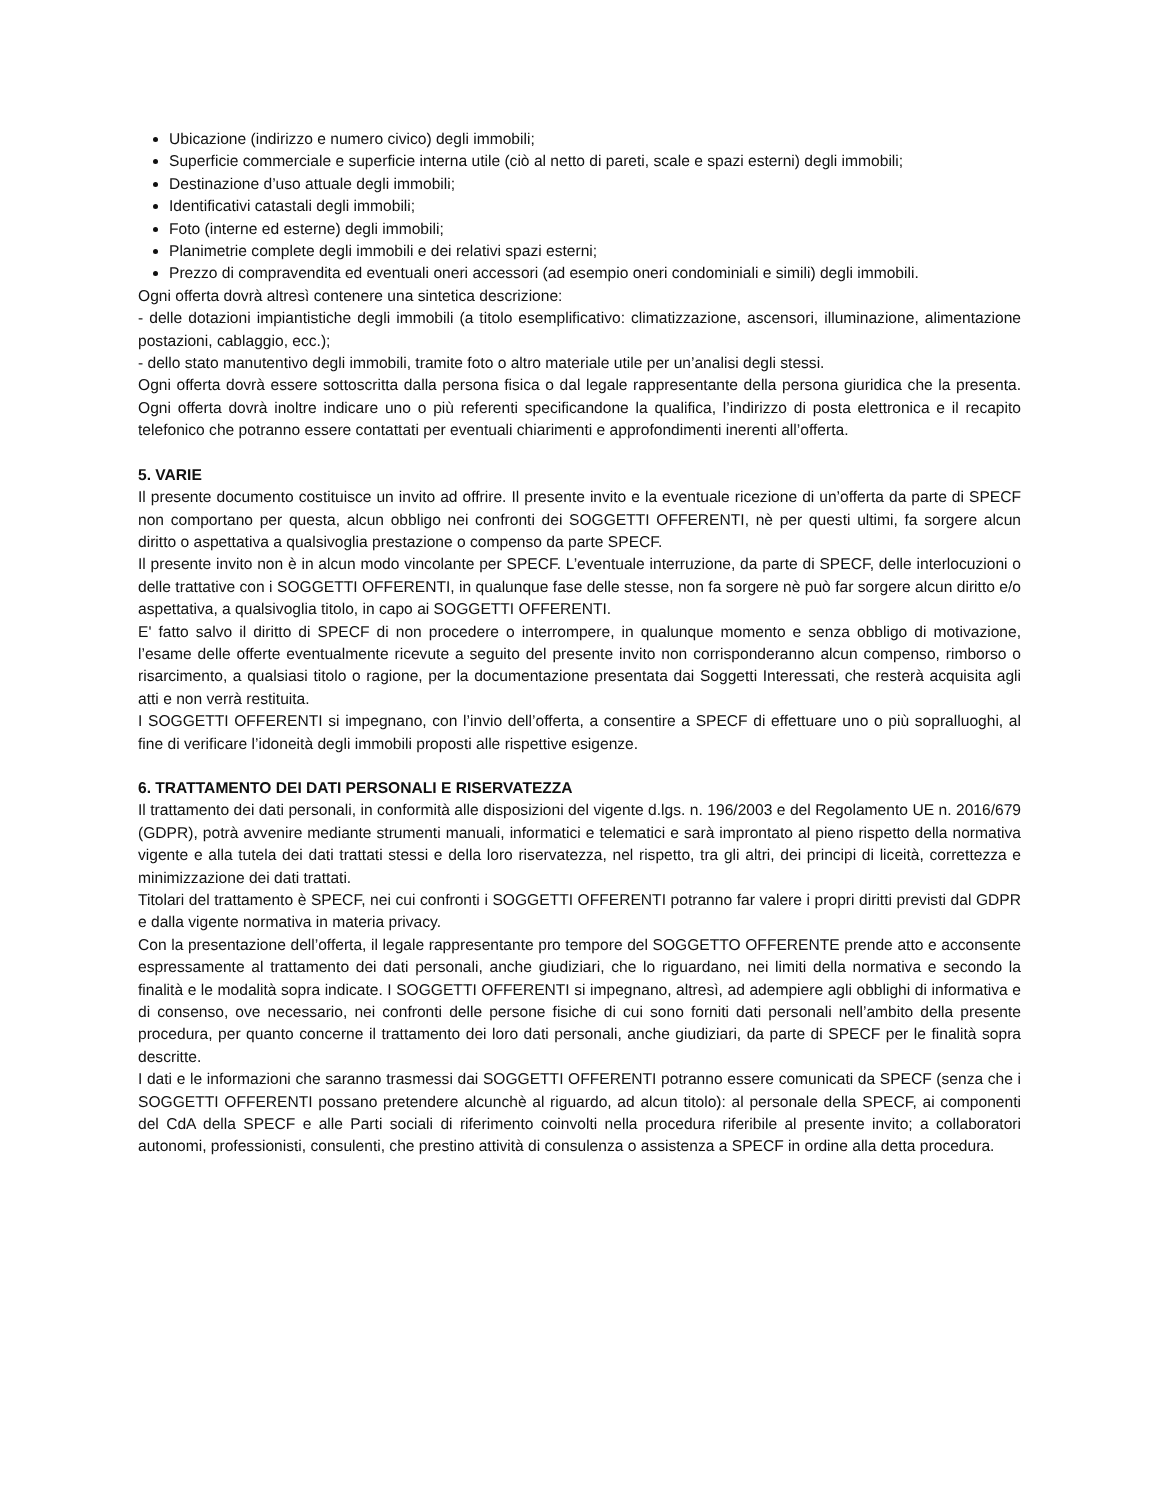Ubicazione (indirizzo e numero civico) degli immobili;
Superficie commerciale e superficie interna utile (ciò al netto di pareti, scale e spazi esterni) degli immobili;
Destinazione d’uso attuale degli immobili;
Identificativi catastali degli immobili;
Foto (interne ed esterne) degli immobili;
Planimetrie complete degli immobili e dei relativi spazi esterni;
Prezzo di compravendita ed eventuali oneri accessori (ad esempio oneri condominiali e simili) degli immobili.
Ogni offerta dovrà altresì contenere una sintetica descrizione:
- delle dotazioni impiantistiche degli immobili (a titolo esemplificativo: climatizzazione, ascensori, illuminazione, alimentazione postazioni, cablaggio, ecc.);
- dello stato manutentivo degli immobili, tramite foto o altro materiale utile per un’analisi degli stessi.
Ogni offerta dovrà essere sottoscritta dalla persona fisica o dal legale rappresentante della persona giuridica che la presenta. Ogni offerta dovrà inoltre indicare uno o più referenti specificandone la qualifica, l’indirizzo di posta elettronica e il recapito telefonico che potranno essere contattati per eventuali chiarimenti e approfondimenti inerenti all’offerta.
5. VARIE
Il presente documento costituisce un invito ad offrire. Il presente invito e la eventuale ricezione di un’offerta da parte di SPECF non comportano per questa, alcun obbligo nei confronti dei SOGGETTI OFFERENTI, nè per questi ultimi, fa sorgere alcun diritto o aspettativa a qualsivoglia prestazione o compenso da parte SPECF.
Il presente invito non è in alcun modo vincolante per SPECF. L’eventuale interruzione, da parte di SPECF, delle interlocuzioni o delle trattative con i SOGGETTI OFFERENTI, in qualunque fase delle stesse, non fa sorgere nè può far sorgere alcun diritto e/o aspettativa, a qualsivoglia titolo, in capo ai SOGGETTI OFFERENTI.
E' fatto salvo il diritto di SPECF di non procedere o interrompere, in qualunque momento e senza obbligo di motivazione, l’esame delle offerte eventualmente ricevute a seguito del presente invito non corrisponderanno alcun compenso, rimborso o risarcimento, a qualsiasi titolo o ragione, per la documentazione presentata dai Soggetti Interessati, che resterà acquisita agli atti e non verrà restituita.
I SOGGETTI OFFERENTI si impegnano, con l’invio dell’offerta, a consentire a SPECF di effettuare uno o più sopralluoghi, al fine di verificare l’idoneità degli immobili proposti alle rispettive esigenze.
6. TRATTAMENTO DEI DATI PERSONALI E RISERVATEZZA
Il trattamento dei dati personali, in conformità alle disposizioni del vigente d.lgs. n. 196/2003 e del Regolamento UE n. 2016/679 (GDPR), potrà avvenire mediante strumenti manuali, informatici e telematici e sarà improntato al pieno rispetto della normativa vigente e alla tutela dei dati trattati stessi e della loro riservatezza, nel rispetto, tra gli altri, dei principi di liceità, correttezza e minimizzazione dei dati trattati.
Titolari del trattamento è SPECF, nei cui confronti i SOGGETTI OFFERENTI potranno far valere i propri diritti previsti dal GDPR e dalla vigente normativa in materia privacy.
Con la presentazione dell’offerta, il legale rappresentante pro tempore del SOGGETTO OFFERENTE prende atto e acconsente espressamente al trattamento dei dati personali, anche giudiziari, che lo riguardano, nei limiti della normativa e secondo la finalità e le modalità sopra indicate. I SOGGETTI OFFERENTI si impegnano, altresì, ad adempiere agli obblighi di informativa e di consenso, ove necessario, nei confronti delle persone fisiche di cui sono forniti dati personali nell’ambito della presente procedura, per quanto concerne il trattamento dei loro dati personali, anche giudiziari, da parte di SPECF per le finalità sopra descritte.
I dati e le informazioni che saranno trasmessi dai SOGGETTI OFFERENTI potranno essere comunicati da SPECF (senza che i SOGGETTI OFFERENTI possano pretendere alcunchè al riguardo, ad alcun titolo): al personale della SPECF, ai componenti del CdA della SPECF e alle Parti sociali di riferimento coinvolti nella procedura riferibile al presente invito; a collaboratori autonomi, professionisti, consulenti, che prestino attività di consulenza o assistenza a SPECF in ordine alla detta procedura.